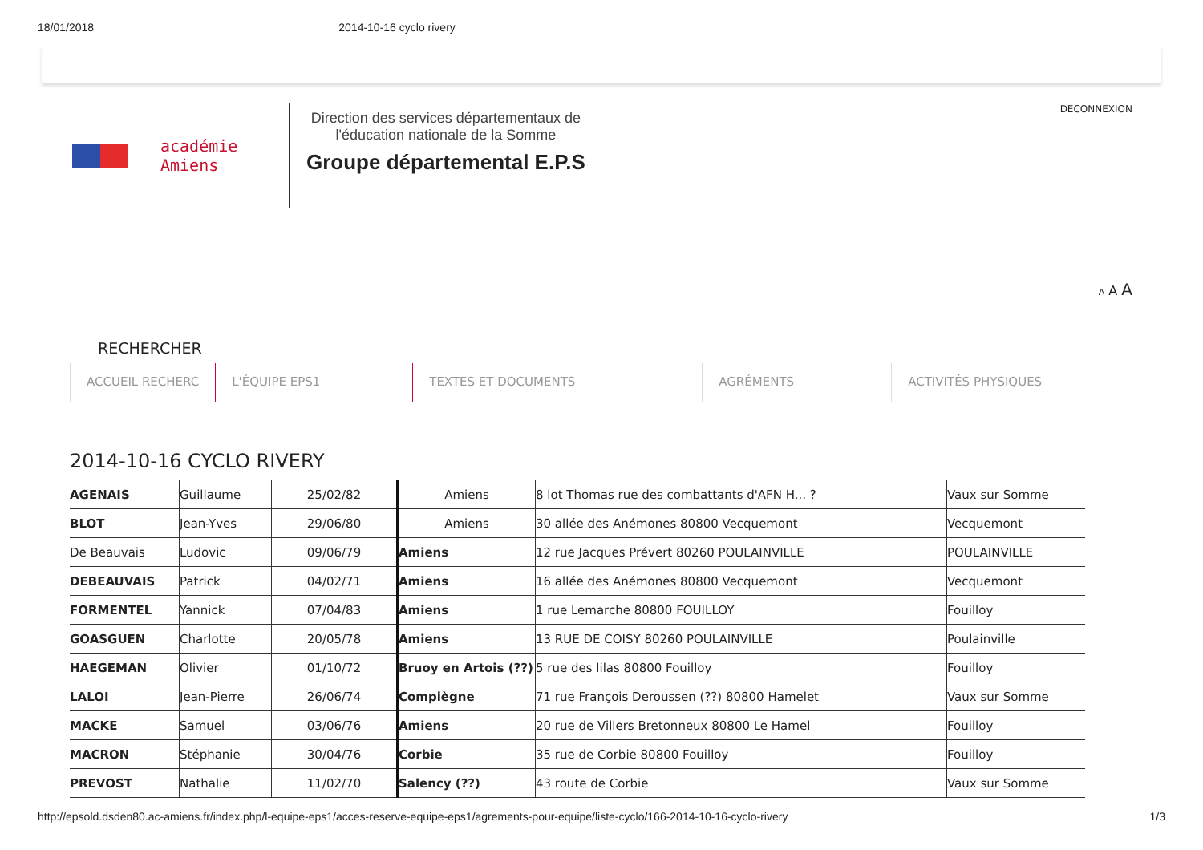18/01/2018 2014-10-16 cyclo rivery
académie
Amiens
Direction des services départementaux de
l'éducation nationale de la Somme
Groupe départemental E.P.S
DECONNEXION
A A A
RECHERCHER
ACCUEIL RECHERC L'ÉQUIPE EPS1 TEXTES ET DOCUMENTS AGRÉMENTS ACTIVITÉS PHYSIQUES
2014-10-16 CYCLO RIVERY
| AGENAIS | Guillaume | 25/02/82 | Amiens | 8 lot Thomas rue des combattants d'AFN H... ? | Vaux sur Somme |
| BLOT | Jean-Yves | 29/06/80 | Amiens | 30 allée des Anémones 80800 Vecquemont | Vecquemont |
| De Beauvais | Ludovic | 09/06/79 | Amiens | 12 rue Jacques Prévert 80260 POULAINVILLE | POULAINVILLE |
| DEBEAUVAIS | Patrick | 04/02/71 | Amiens | 16 allée des Anémones 80800 Vecquemont | Vecquemont |
| FORMENTEL | Yannick | 07/04/83 | Amiens | 1 rue Lemarche 80800 FOUILLOY | Fouilloy |
| GOASGUEN | Charlotte | 20/05/78 | Amiens | 13 RUE DE COISY 80260 POULAINVILLE | Poulainville |
| HAEGEMAN | Olivier | 01/10/72 | Bruoy en Artois (??) | 5 rue des lilas 80800 Fouilloy | Fouilloy |
| LALOI | Jean-Pierre | 26/06/74 | Compiègne | 71 rue François Deroussen (??) 80800 Hamelet | Vaux sur Somme |
| MACKE | Samuel | 03/06/76 | Amiens | 20 rue de Villers Bretonneux 80800 Le Hamel | Fouilloy |
| MACRON | Stéphanie | 30/04/76 | Corbie | 35 rue de Corbie 80800 Fouilloy | Fouilloy |
| PREVOST | Nathalie | 11/02/70 | Salency (??) | 43 route de Corbie | Vaux sur Somme |
http://epsold.dsden80.ac-amiens.fr/index.php/l-equipe-eps1/acces-reserve-equipe-eps1/agrements-pour-equipe/liste-cyclo/166-2014-10-16-cyclo-rivery 1/3